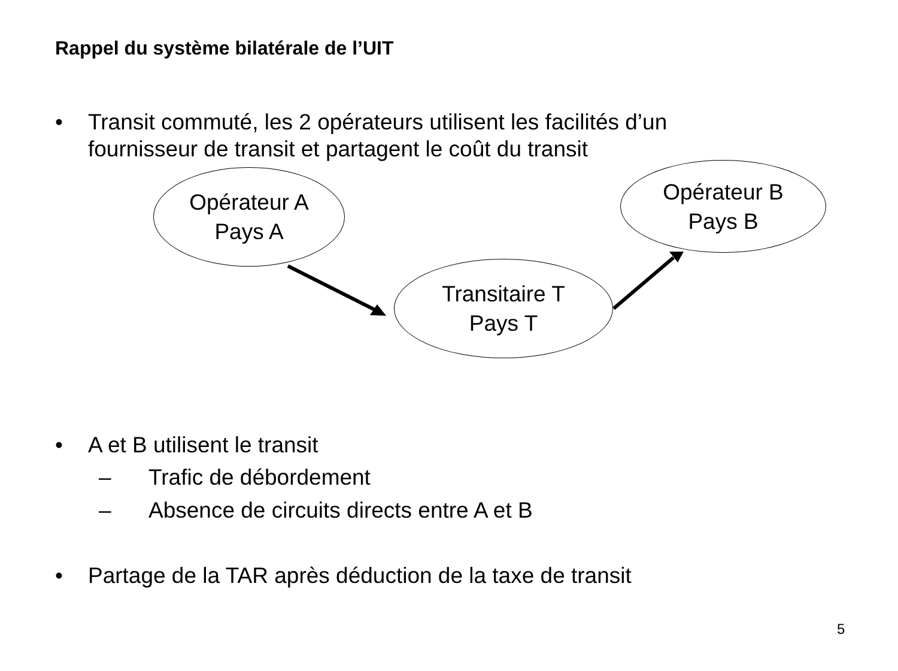Rappel du système bilatérale de l’UIT
• Transit commuté, les 2 opérateurs utilisent les facilités d’un
fournisseur de transit et partagent le coût du transit
Opérateur A
Pays A
Opérateur B
Pays B
Transitaire T
Pays T
• A et B utilisent le transit
– Trafic de débordement
– Absence de circuits directs entre A et B
• Partage de la TAR après déduction de la taxe de transit
5